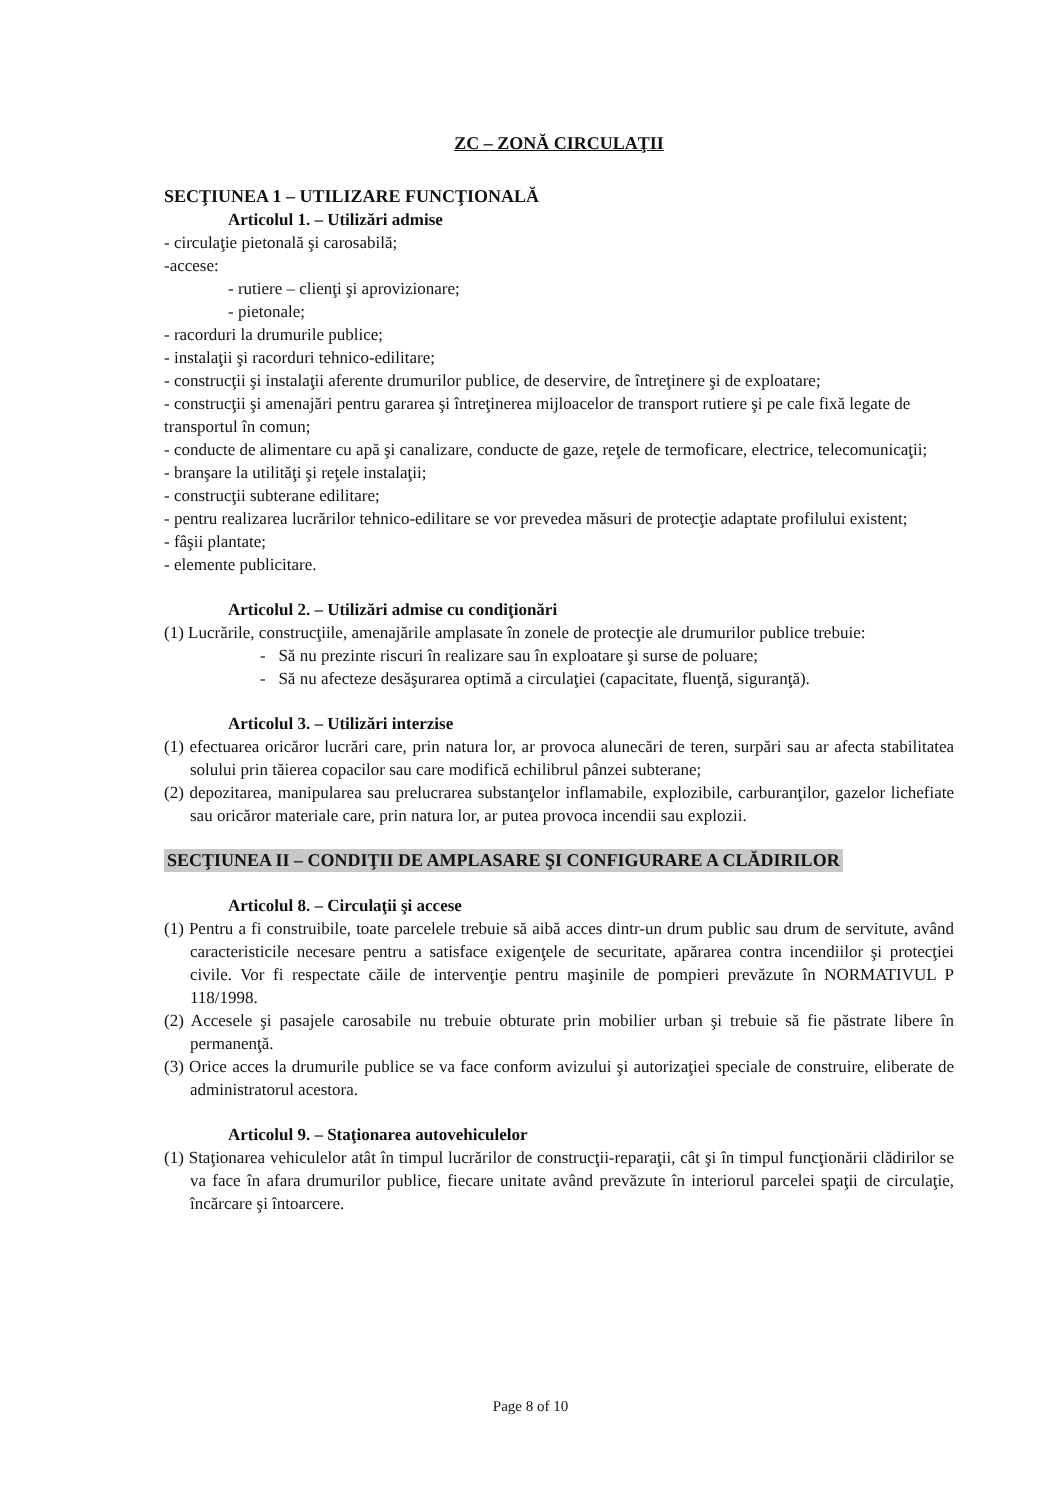ZC – ZONĂ CIRCULAŢII
SECŢIUNEA 1 – UTILIZARE FUNCŢIONALĂ
Articolul 1. – Utilizări admise
- circulaţie pietonală şi carosabilă;
-accese:
- rutiere – clienţi şi aprovizionare;
- pietonale;
- racorduri la drumurile publice;
- instalaţii şi racorduri tehnico-edilitare;
- construcţii şi instalaţii aferente drumurilor publice, de deservire, de întreţinere şi de exploatare;
- construcţii şi amenajări pentru gararea şi întreţinerea mijloacelor de transport rutiere şi pe cale fixă legate de transportul în comun;
- conducte de alimentare cu apă şi canalizare, conducte de gaze, reţele de termoficare, electrice, telecomunicaţii;
- branşare la utilităţi şi reţele instalaţii;
- construcţii subterane edilitare;
- pentru realizarea lucrărilor tehnico-edilitare se vor prevedea măsuri de protecţie adaptate profilului existent;
- fâşii plantate;
- elemente publicitare.
Articolul 2. – Utilizări admise cu condiţionări
(1) Lucrările, construcţiile, amenajările amplasate în zonele de protecţie ale drumurilor publice trebuie:
- Să nu prezinte riscuri în realizare sau în exploatare şi surse de poluare;
- Să nu afecteze desăşurarea optimă a circulaţiei (capacitate, fluenţă, siguranţă).
Articolul 3. – Utilizări interzise
(1) efectuarea oricăror lucrări care, prin natura lor, ar provoca alunecări de teren, surpări sau ar afecta stabilitatea solului prin tăierea copacilor sau care modifică echilibrul pânzei subterane;
(2) depozitarea, manipularea sau prelucrarea substanţelor inflamabile, explozibile, carburanţilor, gazelor lichefiate sau oricăror materiale care, prin natura lor, ar putea provoca incendii sau explozii.
SECŢIUNEA II – CONDIŢII DE AMPLASARE ŞI CONFIGURARE A CLĂDIRILOR
Articolul 8. – Circulaţii şi accese
(1) Pentru a fi construibile, toate parcelele trebuie să aibă acces dintr-un drum public sau drum de servitute, având caracteristicile necesare pentru a satisface exigenţele de securitate, apărarea contra incendiilor şi protecţiei civile. Vor fi respectate căile de intervenţie pentru maşinile de pompieri prevăzute în NORMATIVUL P 118/1998.
(2) Accesele şi pasajele carosabile nu trebuie obturate prin mobilier urban şi trebuie să fie păstrate libere în permanenţă.
(3) Orice acces la drumurile publice se va face conform avizului şi autorizaţiei speciale de construire, eliberate de administratorul acestora.
Articolul 9. – Staţionarea autovehiculelor
(1) Staţionarea vehiculelor atât în timpul lucrărilor de construcţii-reparaţii, cât şi în timpul funcţionării clădirilor se va face în afara drumurilor publice, fiecare unitate având prevăzute în interiorul parcelei spaţii de circulaţie, încărcare şi întoarcere.
Page 8 of 10